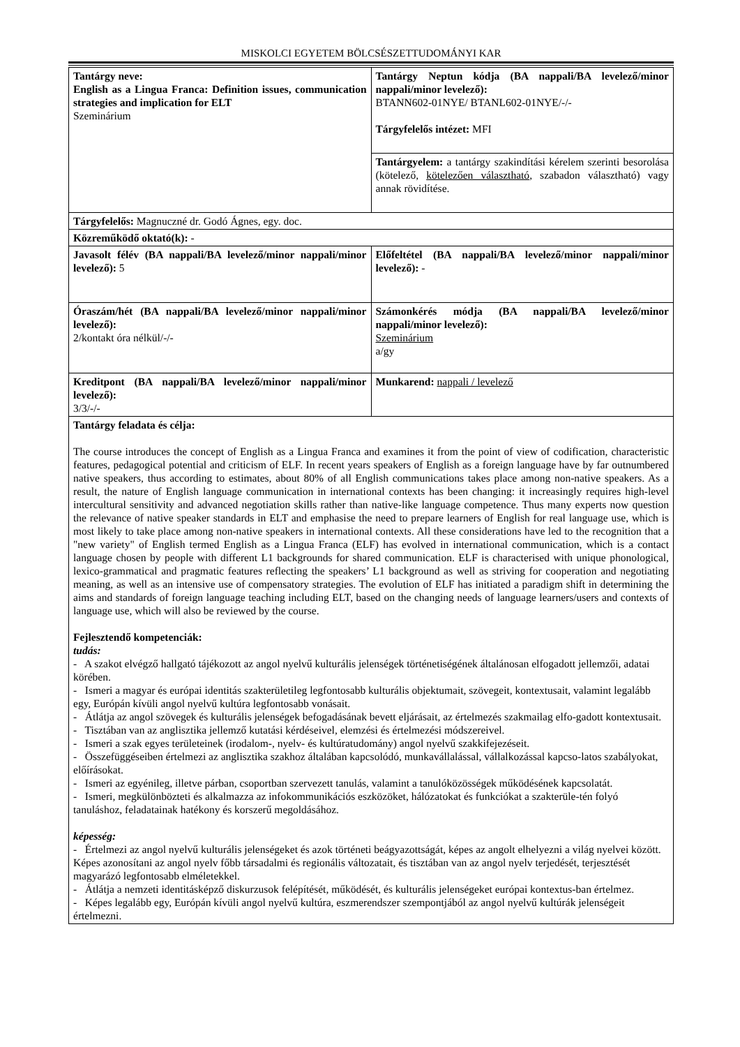MISKOLCI EGYETEM BÖLCSÉSZETTUDOMÁNYI KAR
| Tantárgy neve: English as a Lingua Franca: Definition issues, communication strategies and implication for ELT Szeminárium | Tantárgy Neptun kódja (BA nappali/BA levelező/minor nappali/minor levelező): BTANN602-01NYE/ BTANL602-01NYE/-/- Tárgyfelelős intézet: MFI |
| | Tantárgyelem: a tantárgy szakindítási kérelem szerinti besorolása (kötelező, kötelezően választható , szabadon választható) vagy annak rövidítése. |
| Tárgyfelelős: Magnuczné dr. Godó Ágnes, egy. doc. | |
| Közreműködő oktató(k): - | |
| Javasolt félév (BA nappali/BA levelező/minor nappali/minor levelező): 5 | Előfeltétel (BA nappali/BA levelező/minor nappali/minor levelező): - |
| Óraszám/hét (BA nappali/BA levelező/minor nappali/minor levelező): 2/kontakt óra nélkül/-/- | Számonkérés módja (BA nappali/BA levelező/minor nappali/minor levelező): Szeminárium a/gy |
| Kreditpont (BA nappali/BA levelező/minor nappali/minor levelező): 3/3/-/- | Munkarend: nappali / levelező |
| Tantárgy feladata és célja: The course introduces the concept of English as a Lingua Franca and examines it from the point of view of codification, characteristic features, pedagogical potential and criticism of ELF. In recent years speakers of English as a foreign language have by far outnumbered native speakers, thus according to estimates, about 80% of all English communications takes place among non-native speakers. As a result, the nature of English language communication in international contexts has been changing: it increasingly requires high-level intercultural sensitivity and advanced negotiation skills rather than native-like language competence. Thus many experts now question the relevance of native speaker standards in ELT and emphasise the need to prepare learners of English for real language use, which is most likely to take place among non-native speakers in international contexts. All these considerations have led to the recognition that a "new variety" of English termed English as a Lingua Franca (ELF) has evolved in international communication, which is a contact language chosen by people with different L1 backgrounds for shared communication. ELF is characterised with unique phonological, lexico-grammatical and pragmatic features reflecting the speakers’ L1 background as well as striving for cooperation and negotiating meaning, as well as an intensive use of compensatory strategies. The evolution of ELF has initiated a paradigm shift in determining the aims and standards of foreign language teaching including ELT, based on the changing needs of language learners/users and contexts of language use, which will also be reviewed by the course. Fejlesztendő kompetenciák: tudás: - A szakot elvégző hallgató tájékozott az angol nyelvű kulturális jelenségek történetiségének általánosan elfogadott jellemzői, adatai körében. - Ismeri a magyar és európai identitás szakterületileg legfontosabb kulturális objektumait, szövegeit, kontextusait, valamint legalább egy, Európán kívüli angol nyelvű kultúra legfontosabb vonásait. - Átlátja az angol szövegek és kulturális jelenségek befogadásának bevett eljárásait, az értelmezés szakmailag elfo-gadott kontextusait. - Tisztában van az anglisztika jellemző kutatási kérdéseivel, elemzési és értelmezési módszereivel. - Ismeri a szak egyes területeinek (irodalom-, nyelv- és kultúratudomány) angol nyelvű szakkifejezéseit. - Összefüggéseiben értelmezi az anglisztika szakhoz általában kapcsolódó, munkavállalással, vállalkozással kapcso-latos szabályokat, előírásokat. - Ismeri az egyénileg, illetve párban, csoportban szervezett tanulás, valamint a tanulóközösségek működésének kapcsolatát. - Ismeri, megkülönbözteti és alkalmazza az infokommunikációs eszközöket, hálózatokat és funkciókat a szakterüle-tén folyó tanuláshoz, feladatainak hatékony és korszerű megoldásához. képesség: - Értelmezi az angol nyelvű kulturális jelenségeket és azok történeti beágyazottságát, képes az angolt elhelyezni a világ nyelvei között. Képes azonosítani az angol nyelv főbb társadalmi és regionális változatait, és tisztában van az angol nyelv terjedését, terjesztését magyarázó legfontosabb elméletekkel. - Átlátja a nemzeti identitásképző diskurzusok felépítését, működését, és kulturális jelenségeket európai kontextus-ban értelmez. - Képes legalább egy, Európán kívüli angol nyelvű kultúra, eszmerendszer szempontjából az angol nyelvű kultúrák jelenségeit értelmezni. | |